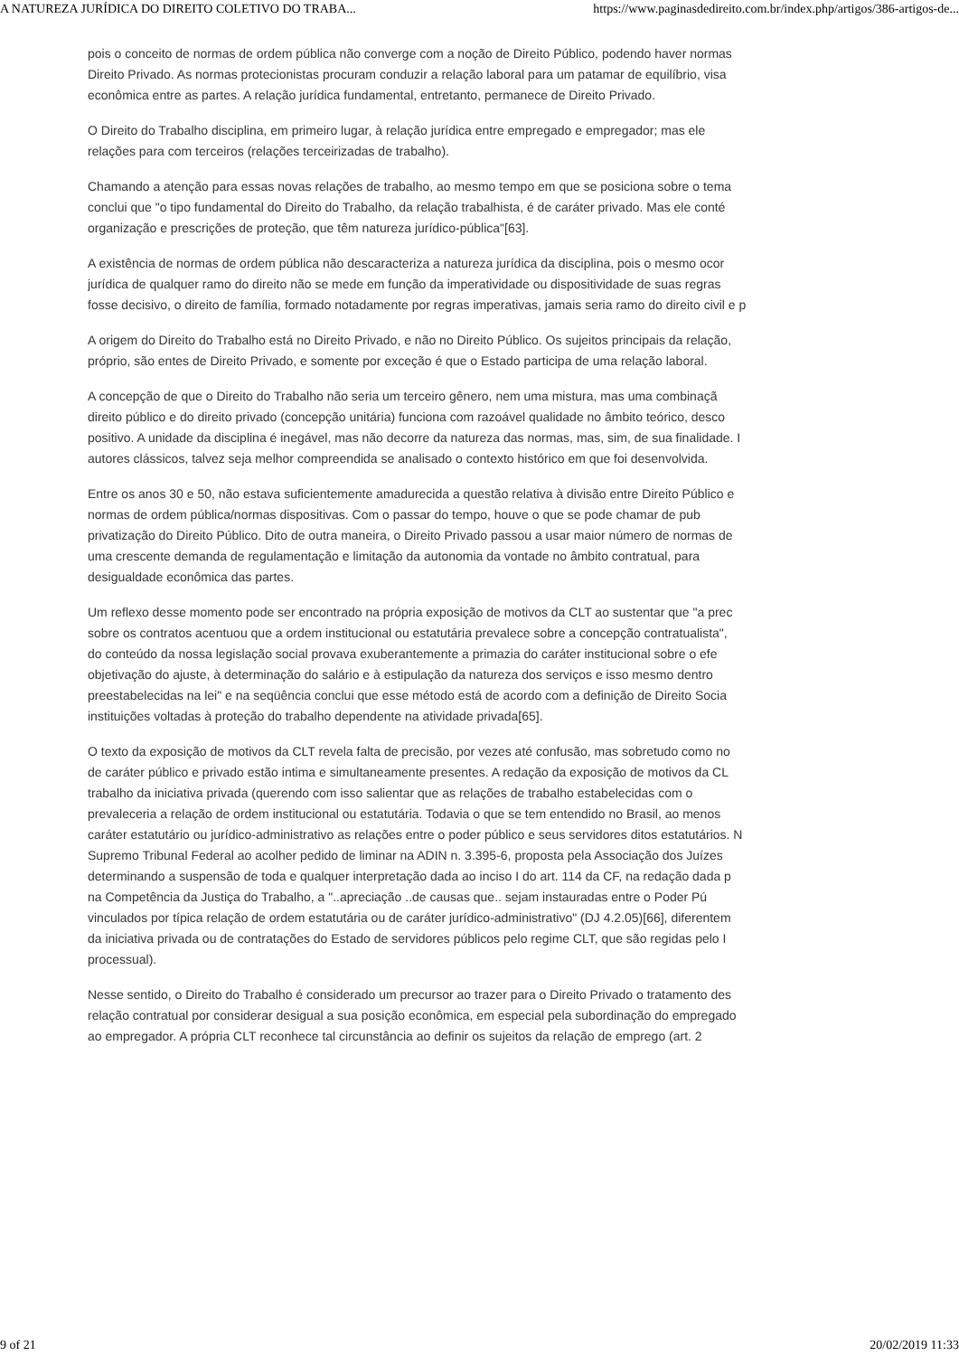A NATUREZA JURÍDICA DO DIREITO COLETIVO DO TRABA... https://www.paginasdedireito.com.br/index.php/artigos/386-artigos-de...
pois o conceito de normas de ordem pública não converge com a noção de Direito Público, podendo haver normas
Direito Privado. As normas protecionistas procuram conduzir a relação laboral para um patamar de equilíbrio, visa
econômica entre as partes. A relação jurídica fundamental, entretanto, permanece de Direito Privado.
O Direito do Trabalho disciplina, em primeiro lugar, à relação jurídica entre empregado e empregador; mas ele
relações para com terceiros (relações terceirizadas de trabalho).
Chamando a atenção para essas novas relações de trabalho, ao mesmo tempo em que se posiciona sobre o tema
conclui que "o tipo fundamental do Direito do Trabalho, da relação trabalhista, é de caráter privado. Mas ele conté
organização e prescrições de proteção, que têm natureza jurídico-pública"[63].
A existência de normas de ordem pública não descaracteriza a natureza jurídica da disciplina, pois o mesmo ocor
jurídica de qualquer ramo do direito não se mede em função da imperatividade ou dispositividade de suas regras
fosse decisivo, o direito de família, formado notadamente por regras imperativas, jamais seria ramo do direito civil e p
A origem do Direito do Trabalho está no Direito Privado, e não no Direito Público. Os sujeitos principais da relação,
próprio, são entes de Direito Privado, e somente por exceção é que o Estado participa de uma relação laboral.
A concepção de que o Direito do Trabalho não seria um terceiro gênero, nem uma mistura, mas uma combinaçã
direito público e do direito privado (concepção unitária) funciona com razoável qualidade no âmbito teórico, desco
positivo. A unidade da disciplina é inegável, mas não decorre da natureza das normas, mas, sim, de sua finalidade. I
autores clássicos, talvez seja melhor compreendida se analisado o contexto histórico em que foi desenvolvida.
Entre os anos 30 e 50, não estava suficientemente amadurecida a questão relativa à divisão entre Direito Público e
normas de ordem pública/normas dispositivas. Com o passar do tempo, houve o que se pode chamar de pub
privatização do Direito Público. Dito de outra maneira, o Direito Privado passou a usar maior número de normas de
uma crescente demanda de regulamentação e limitação da autonomia da vontade no âmbito contratual, para
desigualdade econômica das partes.
Um reflexo desse momento pode ser encontrado na própria exposição de motivos da CLT ao sustentar que "a prec
sobre os contratos acentuou que a ordem institucional ou estatutária prevalece sobre a concepção contratualista",
do conteúdo da nossa legislação social provava exuberantemente a primazia do caráter institucional sobre o efe
objetivação do ajuste, à determinação do salário e à estipulação da natureza dos serviços e isso mesmo dentro
preestabelecidas na lei" e na seqüência conclui que esse método está de acordo com a definição de Direito Socia
instituições voltadas à proteção do trabalho dependente na atividade privada[65].
O texto da exposição de motivos da CLT revela falta de precisão, por vezes até confusão, mas sobretudo como no
de caráter público e privado estão intima e simultaneamente presentes. A redação da exposição de motivos da CL
trabalho da iniciativa privada (querendo com isso salientar que as relações de trabalho estabelecidas com o
prevaleceria a relação de ordem institucional ou estatutária. Todavia o que se tem entendido no Brasil, ao menos
caráter estatutário ou jurídico-administrativo as relações entre o poder público e seus servidores ditos estatutários. N
Supremo Tribunal Federal ao acolher pedido de liminar na ADIN n. 3.395-6, proposta pela Associação dos Juízes
determinando a suspensão de toda e qualquer interpretação dada ao inciso I do art. 114 da CF, na redação dada p
na Competência da Justiça do Trabalho, a "..apreciação ..de causas que.. sejam instauradas entre o Poder Pú
vinculados por típica relação de ordem estatutária ou de caráter jurídico-administrativo" (DJ 4.2.05)[66], diferentem
da iniciativa privada ou de contratações do Estado de servidores públicos pelo regime CLT, que são regidas pelo I
processual).
Nesse sentido, o Direito do Trabalho é considerado um precursor ao trazer para o Direito Privado o tratamento des
relação contratual por considerar desigual a sua posição econômica, em especial pela subordinação do empregado
ao empregador. A própria CLT reconhece tal circunstância ao definir os sujeitos da relação de emprego (art. 2
9 of 21 20/02/2019 11:33